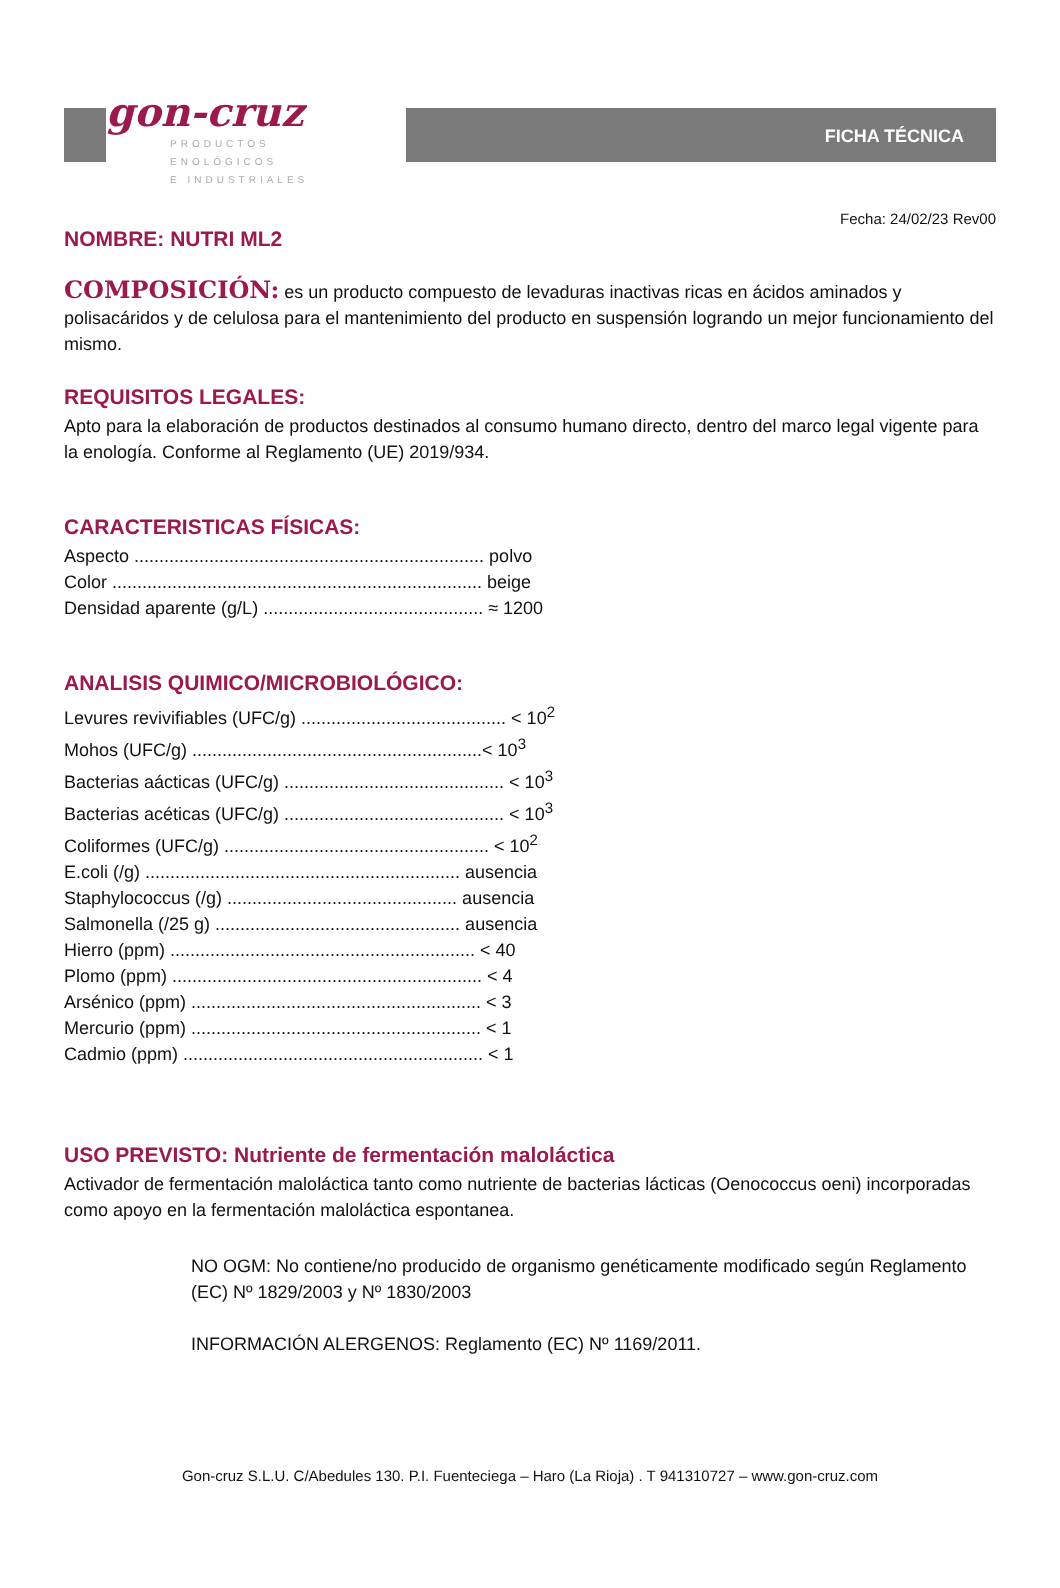gon-cruz
PRODUCTOS
ENOLÓGICOS
E INDUSTRIALES
FICHA TÉCNICA
Fecha: 24/02/23 Rev00
NOMBRE: NUTRI ML2
COMPOSICIÓN: es un producto compuesto de levaduras inactivas ricas en ácidos aminados y polisacáridos y de celulosa para el mantenimiento del producto en suspensión logrando un mejor funcionamiento del mismo.
REQUISITOS LEGALES:
Apto para la elaboración de productos destinados al consumo humano directo, dentro del marco legal vigente para la enología. Conforme al Reglamento (UE) 2019/934.
CARACTERISTICAS FÍSICAS:
Aspecto ...................................................................... polvo
Color .......................................................................... beige
Densidad aparente (g/L) ............................................ ≈ 1200
ANALISIS QUIMICO/MICROBIOLÓGICO:
Levures revivifiables (UFC/g) ......................................... < 10<sup>2</sup>
Mohos (UFC/g) ..........................................................< 10<sup>3</sup>
Bacterias aácticas (UFC/g) ............................................ < 10<sup>3</sup>
Bacterias acéticas (UFC/g) ............................................ < 10<sup>3</sup>
Coliformes (UFC/g) ..................................................... < 10<sup>2</sup>
E.coli (/g) ............................................................... ausencia
Staphylococcus (/g) .............................................. ausencia
Salmonella (/25 g) ................................................. ausencia
Hierro (ppm) ............................................................. < 40
Plomo (ppm) .............................................................. < 4
Arsénico (ppm) .......................................................... < 3
Mercurio (ppm) .......................................................... < 1
Cadmio (ppm) ............................................................ < 1
USO PREVISTO: Nutriente de fermentación maloláctica
Activador de fermentación maloláctica tanto como nutriente de bacterias lácticas (Oenococcus oeni) incorporadas como apoyo en la fermentación maloláctica espontanea.
NO OGM: No contiene/no producido de organismo genéticamente modificado según Reglamento (EC) Nº 1829/2003 y Nº 1830/2003
INFORMACIÓN ALERGENOS: Reglamento (EC) Nº 1169/2011.
Gon-cruz S.L.U. C/Abedules 130. P.I. Fuenteciega – Haro (La Rioja) . T 941310727 – www.gon-cruz.com